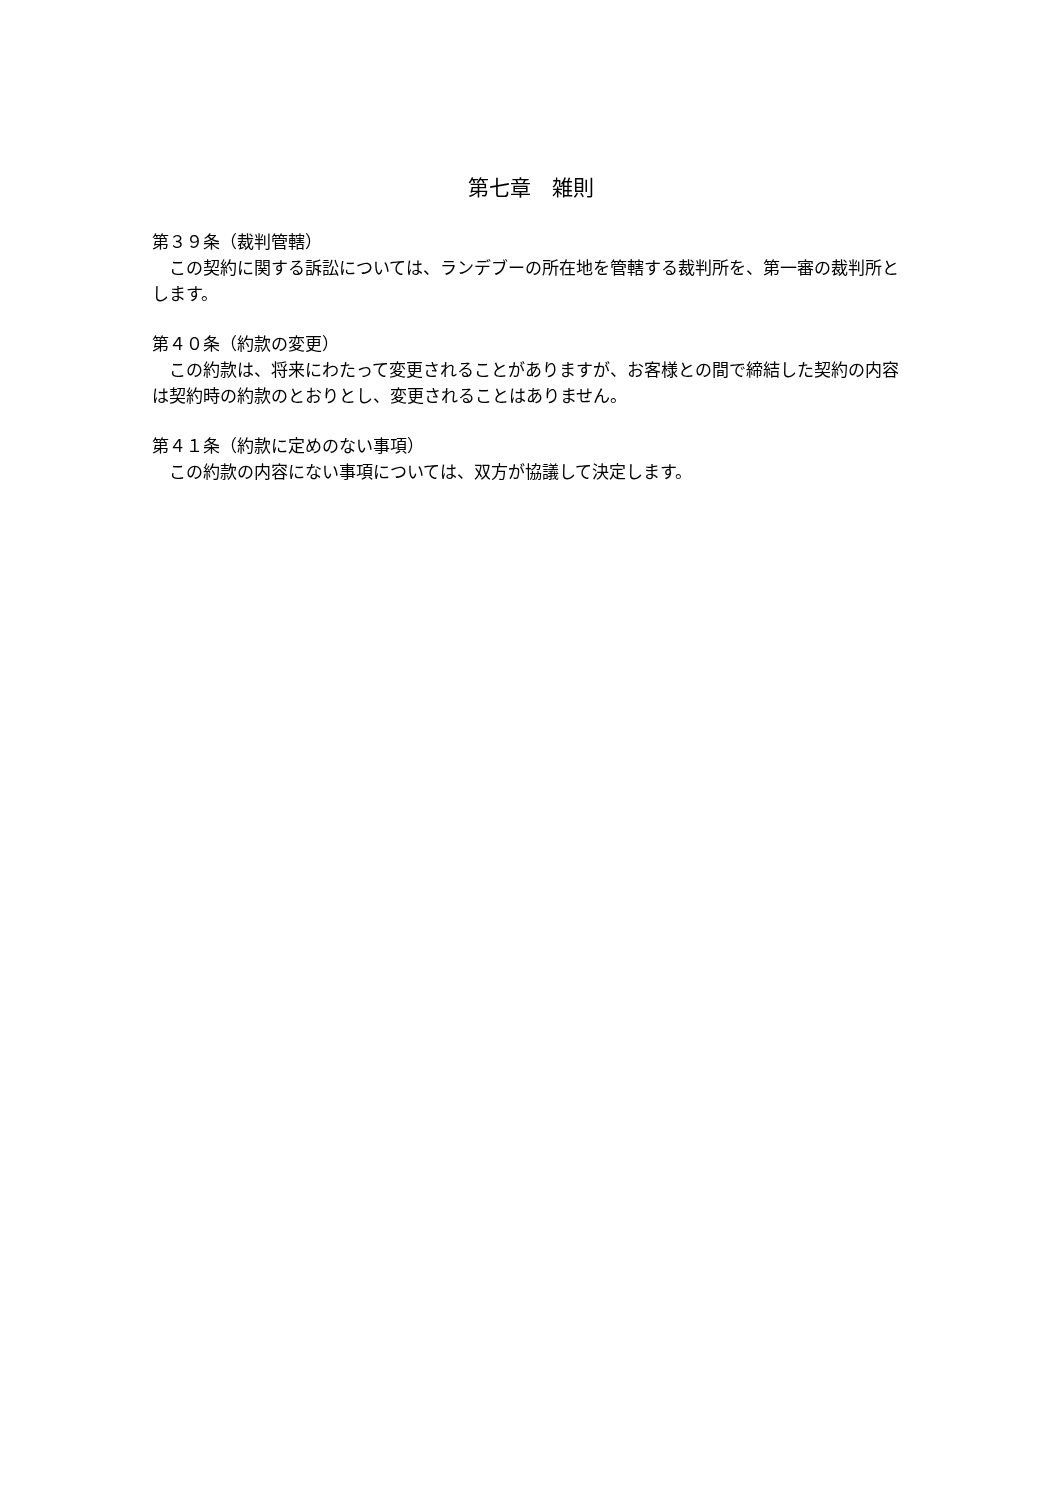第七章　雑則
第３９条（裁判管轄）
この契約に関する訴訟については、ランデブーの所在地を管轄する裁判所を、第一審の裁判所とします。
第４０条（約款の変更）
この約款は、将来にわたって変更されることがありますが、お客様との間で締結した契約の内容は契約時の約款のとおりとし、変更されることはありません。
第４１条（約款に定めのない事項）
この約款の内容にない事項については、双方が協議して決定します。